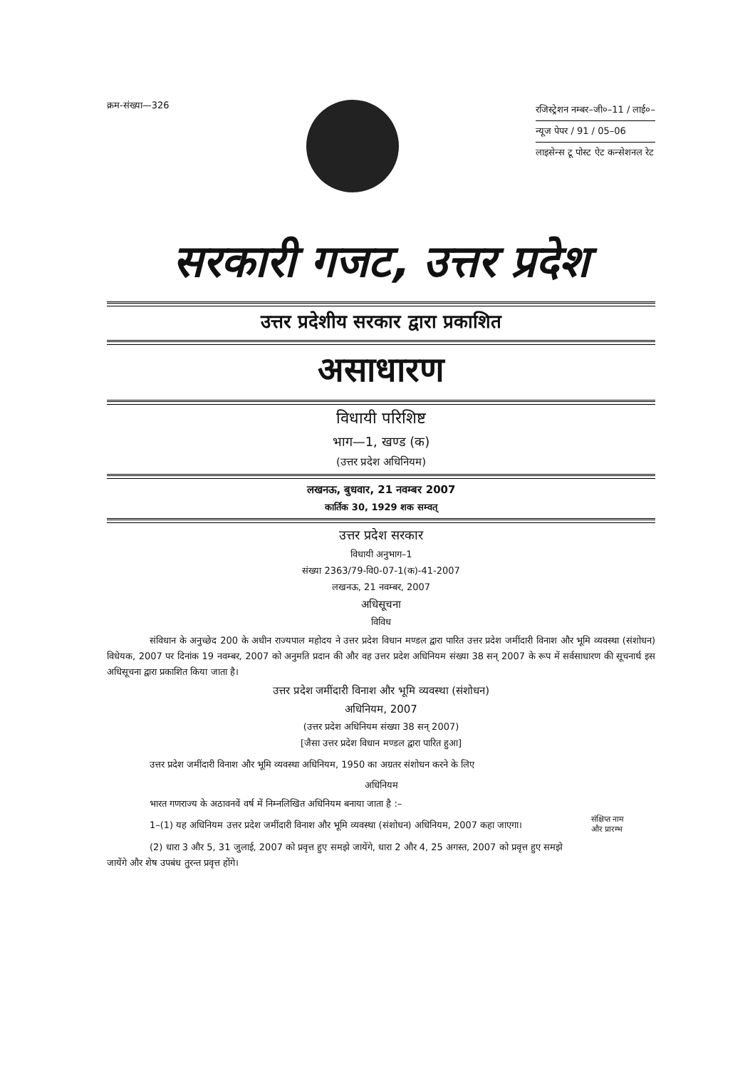क्रम-संख्या—326
रजिस्ट्रेशन नम्बर–जी०–11 / लाई०–
न्यूज पेपर / 91 / 05–06
लाइसेन्स टू पोस्ट ऐट कन्सेशनल रेट
सरकारी गजट, उत्तर प्रदेश
उत्तर प्रदेशीय सरकार द्वारा प्रकाशित
असाधारण
विधायी परिशिष्ट
भाग—1, खण्ड (क)
(उत्तर प्रदेश अधिनियम)
लखनऊ, बुधवार, 21 नवम्बर 2007
कार्तिक 30, 1929 शक सम्वत्
उत्तर प्रदेश सरकार
विधायी अनुभाग–1
संख्या 2363/79-वि0-07-1(क)-41-2007
लखनऊ, 21 नवम्बर, 2007
अधिसूचना
विविध
संविधान के अनुच्छेद 200 के अधीन राज्यपाल महोदय ने उत्तर प्रदेश विधान मण्डल द्वारा पारित उत्तर प्रदेश जमींदारी विनाश और भूमि व्यवस्था (संशोधन) विधेयक, 2007 पर दिनांक 19 नवम्बर, 2007 को अनुमति प्रदान की और वह उत्तर प्रदेश अधिनियम संख्या 38 सन् 2007 के रूप में सर्वसाधारण की सूचनार्थ इस अधिसूचना द्वारा प्रकाशित किया जाता है।
उत्तर प्रदेश जमींदारी विनाश और भूमि व्यवस्था (संशोधन)
अधिनियम, 2007
(उत्तर प्रदेश अधिनियम संख्या 38 सन् 2007)
[जैसा उत्तर प्रदेश विधान मण्डल द्वारा पारित हुआ]
उत्तर प्रदेश जमींदारी विनाश और भूमि व्यवस्था अधिनियम, 1950 का अग्रतर संशोधन करने के लिए
अधिनियम
भारत गणराज्य के अठावनवें वर्ष में निम्नलिखित अधिनियम बनाया जाता है :–
1–(1) यह अधिनियम उत्तर प्रदेश जमींदारी विनाश और भूमि व्यवस्था (संशोधन) अधिनियम, 2007 कहा जाएगा।
संक्षिप्त नाम
और प्रारम्भ
(2) धारा 3 और 5, 31 जुलाई, 2007 को प्रवृत्त हुए समझे जायेंगे, धारा 2 और 4, 25 अगस्त, 2007 को प्रवृत्त हुए समझे जायेंगे और शेष उपबंध तुरन्त प्रवृत्त होंगे।